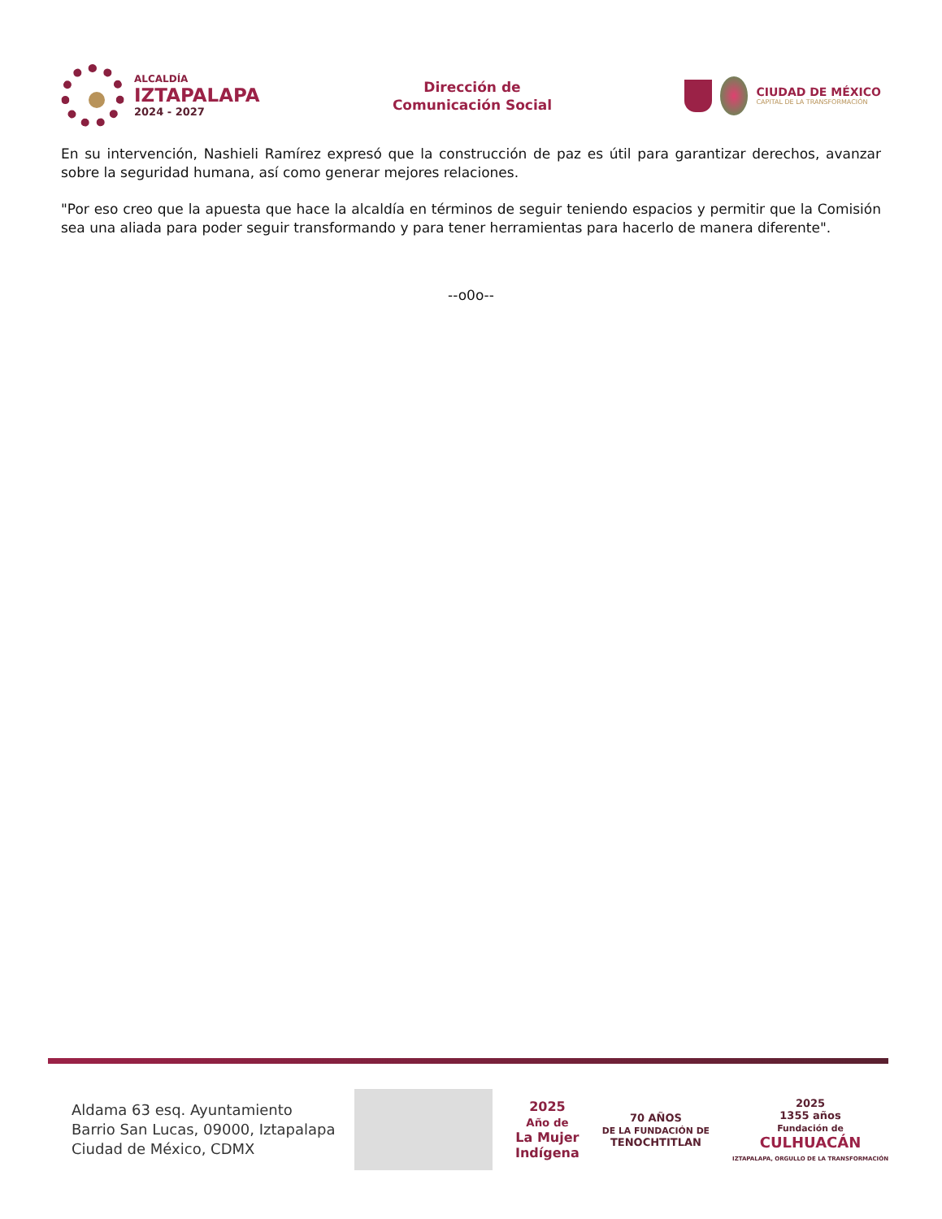ALCALDÍA
IZTAPALAPA
2024 - 2027
Dirección de
Comunicación Social
CIUDAD DE MÉXICO
CAPITAL DE LA TRANSFORMACIÓN
En su intervención, Nashieli Ramírez expresó que la construcción de paz es útil para garantizar derechos, avanzar sobre la seguridad humana, así como generar mejores relaciones.
"Por eso creo que la apuesta que hace la alcaldía en términos de seguir teniendo espacios y permitir que la Comisión sea una aliada para poder seguir transformando y para tener herramientas para hacerlo de manera diferente".
--o0o--
Aldama 63 esq. Ayuntamiento
Barrio San Lucas, 09000, Iztapalapa
Ciudad de México, CDMX
2025
Año de
La Mujer
Indígena
70 AÑOS
DE LA FUNDACIÓN DE
TENOCHTITLAN
2025
1355 años
Fundación de
CULHUACÁN
IZTAPALAPA, ORGULLO DE LA TRANSFORMACIÓN